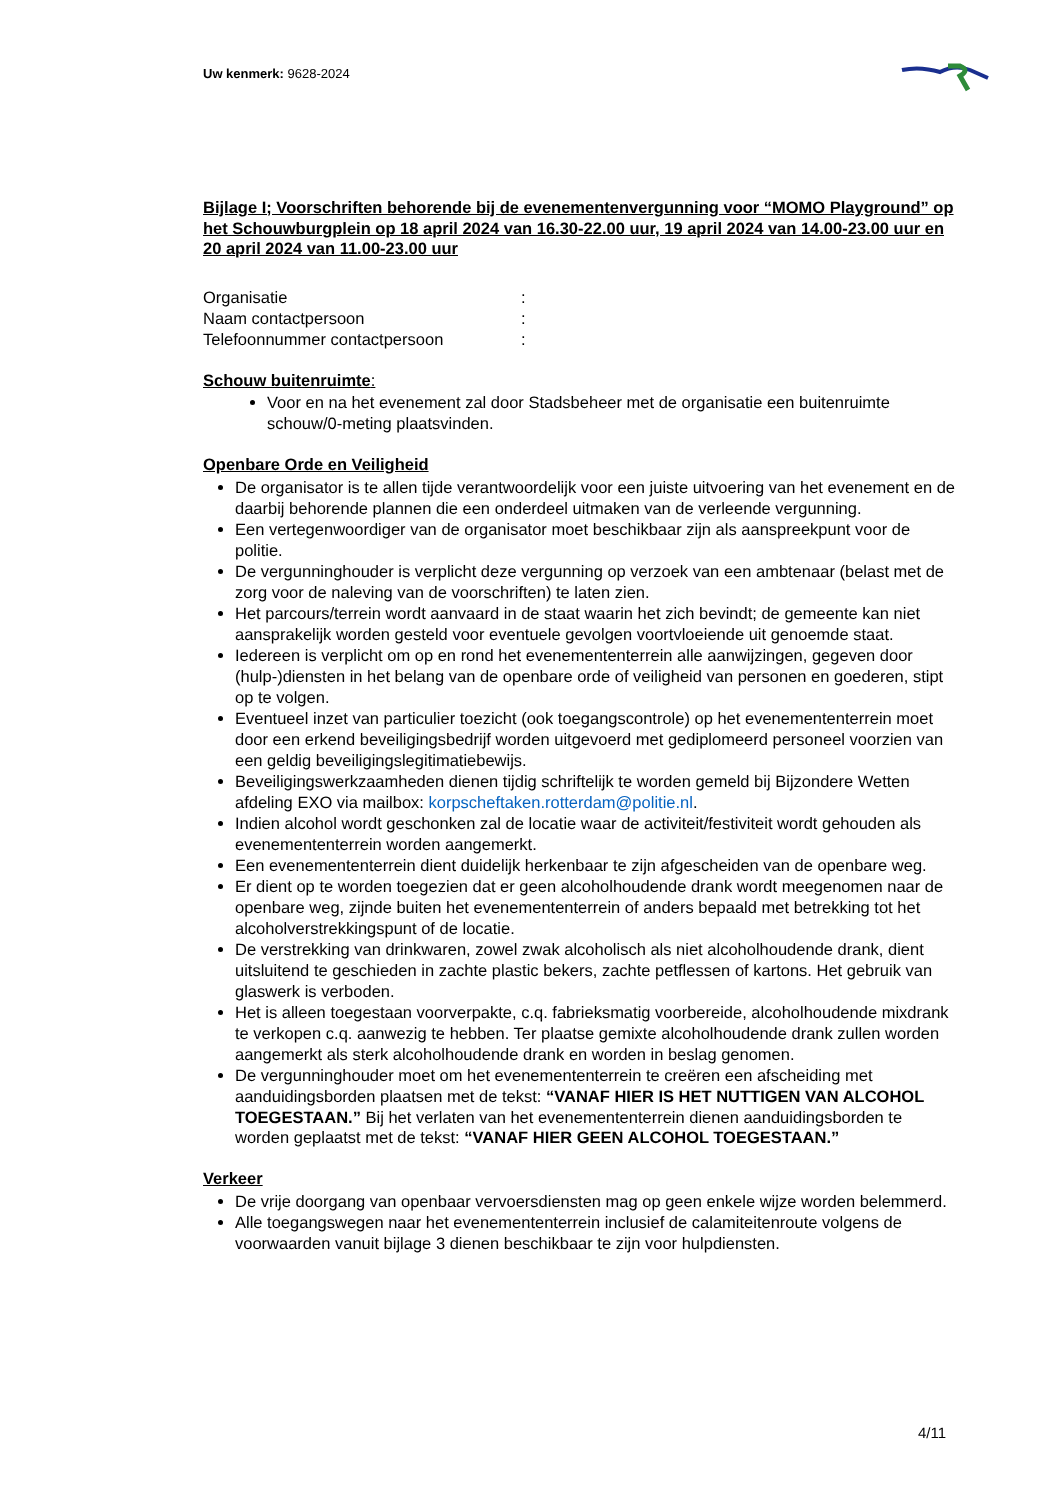Uw kenmerk: 9628-2024
Bijlage I; Voorschriften behorende bij de evenementenvergunning voor “MOMO Playground” op het Schouwburgplein op 18 april 2024 van 16.30-22.00 uur, 19 april 2024 van 14.00-23.00 uur en 20 april 2024 van 11.00-23.00 uur
| Organisatie | : |
| Naam contactpersoon | : |
| Telefoonnummer contactpersoon | : |
Schouw buitenruimte:
Voor en na het evenement zal door Stadsbeheer met de organisatie een buitenruimte schouw/0-meting plaatsvinden.
Openbare Orde en Veiligheid
De organisator is te allen tijde verantwoordelijk voor een juiste uitvoering van het evenement en de daarbij behorende plannen die een onderdeel uitmaken van de verleende vergunning.
Een vertegenwoordiger van de organisator moet beschikbaar zijn als aanspreekpunt voor de politie.
De vergunninghouder is verplicht deze vergunning op verzoek van een ambtenaar (belast met de zorg voor de naleving van de voorschriften) te laten zien.
Het parcours/terrein wordt aanvaard in de staat waarin het zich bevindt; de gemeente kan niet aansprakelijk worden gesteld voor eventuele gevolgen voortvloeiende uit genoemde staat.
Iedereen is verplicht om op en rond het evenemententerrein alle aanwijzingen, gegeven door (hulp-)diensten in het belang van de openbare orde of veiligheid van personen en goederen, stipt op te volgen.
Eventueel inzet van particulier toezicht (ook toegangscontrole) op het evenemententerrein moet door een erkend beveiligingsbedrijf worden uitgevoerd met gediplomeerd personeel voorzien van een geldig beveiligingslegitimatiebewijs.
Beveiligingswerkzaamheden dienen tijdig schriftelijk te worden gemeld bij Bijzondere Wetten afdeling EXO via mailbox: korpscheftaken.rotterdam@politie.nl.
Indien alcohol wordt geschonken zal de locatie waar de activiteit/festiviteit wordt gehouden als evenemententerrein worden aangemerkt.
Een evenemententerrein dient duidelijk herkenbaar te zijn afgescheiden van de openbare weg.
Er dient op te worden toegezien dat er geen alcoholhoudende drank wordt meegenomen naar de openbare weg, zijnde buiten het evenemententerrein of anders bepaald met betrekking tot het alcoholverstrekkingspunt of de locatie.
De verstrekking van drinkwaren, zowel zwak alcoholisch als niet alcoholhoudende drank, dient uitsluitend te geschieden in zachte plastic bekers, zachte petflessen of kartons. Het gebruik van glaswerk is verboden.
Het is alleen toegestaan voorverpakte, c.q. fabrieksmatig voorbereide, alcoholhoudende mixdrank te verkopen c.q. aanwezig te hebben. Ter plaatse gemixte alcoholhoudende drank zullen worden aangemerkt als sterk alcoholhoudende drank en worden in beslag genomen.
De vergunninghouder moet om het evenemententerrein te creëren een afscheiding met aanduidingsborden plaatsen met de tekst: “VANAF HIER IS HET NUTTIGEN VAN ALCOHOL TOEGESTAAN.” Bij het verlaten van het evenemententerrein dienen aanduidingsborden te worden geplaatst met de tekst: “VANAF HIER GEEN ALCOHOL TOEGESTAAN.”
Verkeer
De vrije doorgang van openbaar vervoersdiensten mag op geen enkele wijze worden belemmerd.
Alle toegangswegen naar het evenemententerrein inclusief de calamiteitenroute volgens de voorwaarden vanuit bijlage 3 dienen beschikbaar te zijn voor hulpdiensten.
4/11